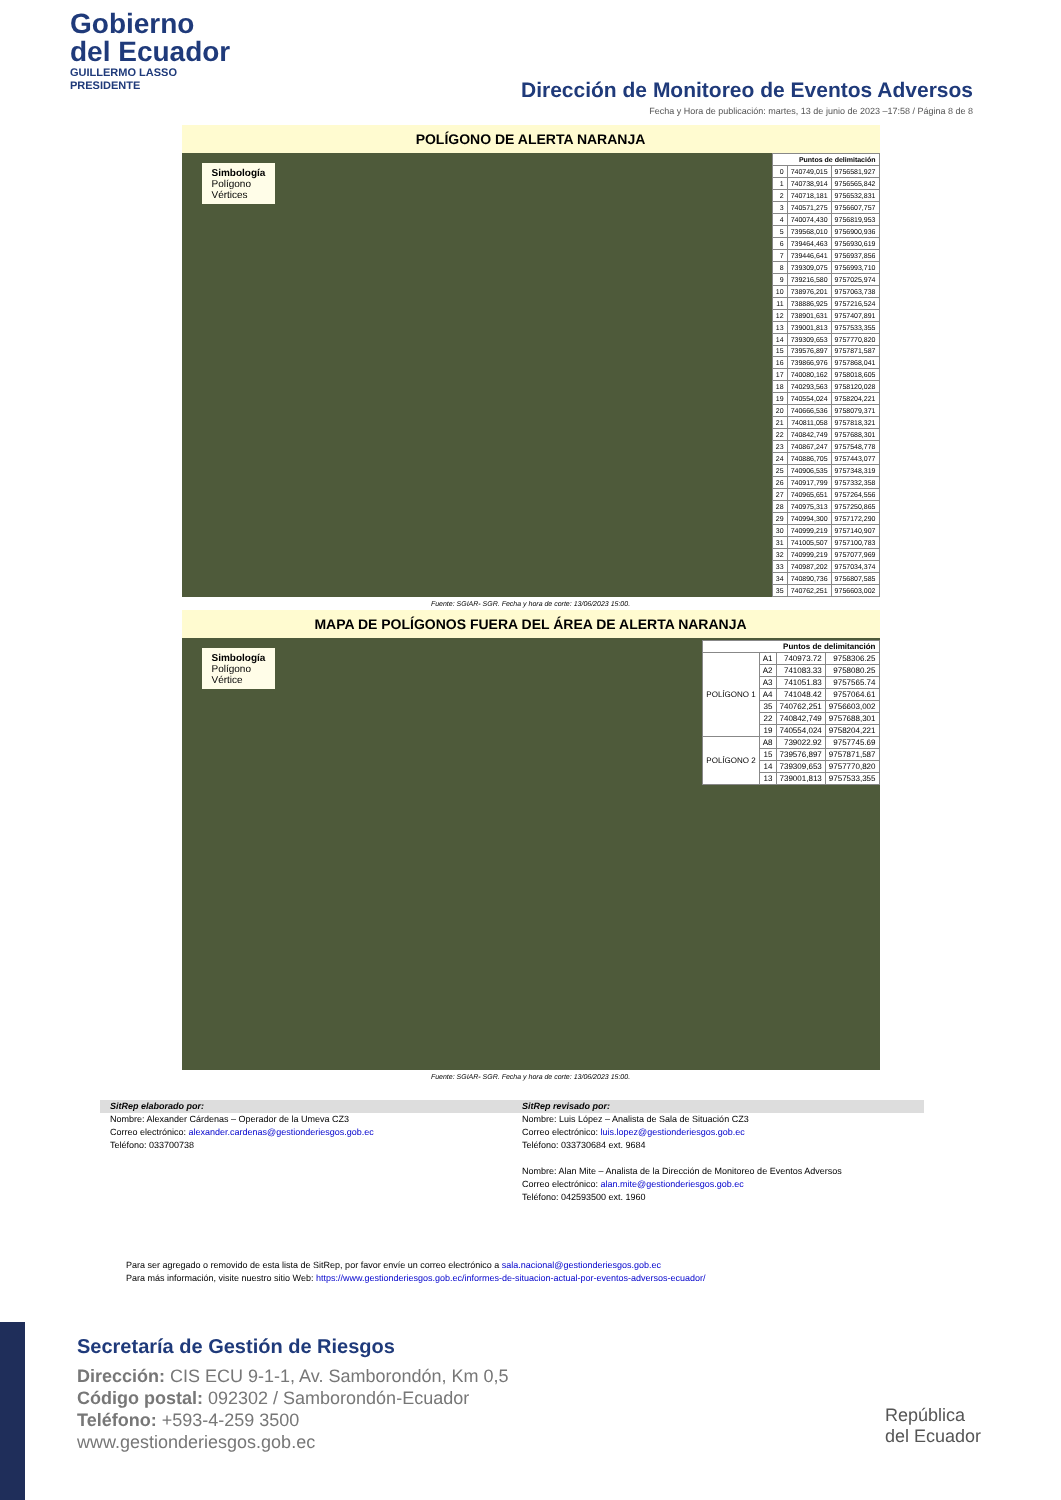Gobierno
del Ecuador
GUILLERMO LASSO
PRESIDENTE
Dirección de Monitoreo de Eventos Adversos
Fecha y Hora de publicación: martes, 13 de junio de 2023 –17:58 / Página 8 de 8
POLÍGONO DE ALERTA NARANJA
Simbología
Polígono
Vértices
| Puntos de delimitación | | |
| --- | --- | --- |
| 0 | 740749,015 | 9756581,927 |
| 1 | 740738,914 | 9756565,842 |
| 2 | 740718,181 | 9756532,831 |
| 3 | 740571,275 | 9756607,757 |
| 4 | 740074,430 | 9756819,953 |
| 5 | 739568,010 | 9756900,936 |
| 6 | 739464,463 | 9756930,619 |
| 7 | 739446,641 | 9756937,856 |
| 8 | 739309,075 | 9756993,710 |
| 9 | 739216,580 | 9757025,974 |
| 10 | 738976,201 | 9757063,738 |
| 11 | 738886,925 | 9757216,524 |
| 12 | 738901,631 | 9757407,891 |
| 13 | 739001,813 | 9757533,355 |
| 14 | 739309,653 | 9757770,820 |
| 15 | 739576,897 | 9757871,587 |
| 16 | 739866,976 | 9757868,041 |
| 17 | 740080,162 | 9758018,605 |
| 18 | 740293,563 | 9758120,028 |
| 19 | 740554,024 | 9758204,221 |
| 20 | 740666,536 | 9758079,371 |
| 21 | 740811,058 | 9757818,321 |
| 22 | 740842,749 | 9757688,301 |
| 23 | 740867,247 | 9757548,778 |
| 24 | 740886,705 | 9757443,077 |
| 25 | 740906,535 | 9757348,319 |
| 26 | 740917,799 | 9757332,358 |
| 27 | 740965,651 | 9757264,556 |
| 28 | 740975,313 | 9757250,865 |
| 29 | 740994,300 | 9757172,290 |
| 30 | 740999,219 | 9757140,907 |
| 31 | 741005,507 | 9757100,783 |
| 32 | 740999,219 | 9757077,969 |
| 33 | 740987,202 | 9757034,374 |
| 34 | 740890,736 | 9756807,585 |
| 35 | 740762,251 | 9756603,002 |
Fuente: SGIAR- SGR. Fecha y hora de corte: 13/06/2023 15:00.
MAPA DE POLÍGONOS FUERA DEL ÁREA DE ALERTA NARANJA
Simbología
Polígono
Vértice
| Puntos de delimitanción | | | |
| --- | --- | --- | --- |
| POLÍGONO 1 | A1 | 740973.72 | 9758306.25 |
| | A2 | 741083.33 | 9758080.25 |
| | A3 | 741051.83 | 9757565.74 |
| | A4 | 741048.42 | 9757064.61 |
| | 35 | 740762,251 | 9756603,002 |
| | 22 | 740842,749 | 9757688,301 |
| | 19 | 740554,024 | 9758204,221 |
| POLÍGONO 2 | A8 | 739022.92 | 9757745.69 |
| | 15 | 739576,897 | 9757871,587 |
| | 14 | 739309,653 | 9757770,820 |
| | 13 | 739001,813 | 9757533,355 |
Fuente: SGIAR- SGR. Fecha y hora de corte: 13/06/2023 15:00.
SitRep elaborado por:
Nombre: Alexander Cárdenas – Operador de la Umeva CZ3
Correo electrónico: alexander.cardenas@gestionderiesgos.gob.ec
Teléfono: 033700738
SitRep revisado por:
Nombre: Luis López – Analista de Sala de Situación CZ3
Correo electrónico: luis.lopez@gestionderiesgos.gob.ec
Teléfono: 033730684 ext. 9684
Nombre: Alan Mite – Analista de la Dirección de Monitoreo de Eventos Adversos
Correo electrónico: alan.mite@gestionderiesgos.gob.ec
Teléfono: 042593500 ext. 1960
Para ser agregado o removido de esta lista de SitRep, por favor envíe un correo electrónico a sala.nacional@gestionderiesgos.gob.ec
Para más información, visite nuestro sitio Web: https://www.gestionderiesgos.gob.ec/informes-de-situacion-actual-por-eventos-adversos-ecuador/
Secretaría de Gestión de Riesgos
Dirección: CIS ECU 9-1-1, Av. Samborondón, Km 0,5
Código postal: 092302 / Samborondón-Ecuador
Teléfono: +593-4-259 3500
www.gestionderiesgos.gob.ec
República
del Ecuador